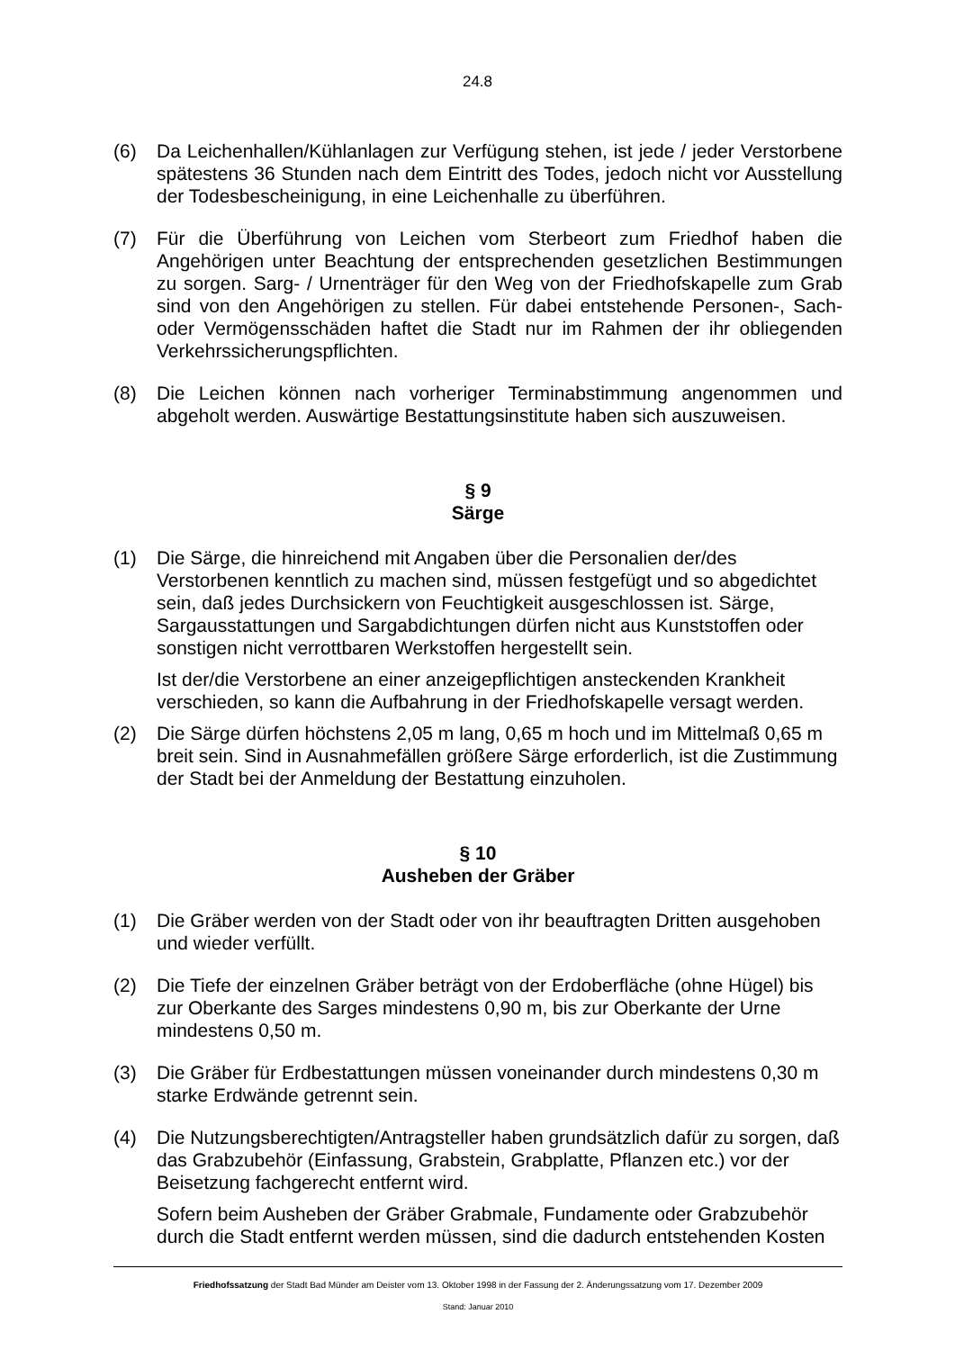24.8
(6) Da Leichenhallen/Kühlanlagen zur Verfügung stehen, ist jede / jeder Verstorbene spätestens 36 Stunden nach dem Eintritt des Todes, jedoch nicht vor Ausstellung der Todesbescheinigung, in eine Leichenhalle zu überführen.
(7) Für die Überführung von Leichen vom Sterbeort zum Friedhof haben die Angehörigen unter Beachtung der entsprechenden gesetzlichen Bestimmungen zu sorgen. Sarg- / Urnenträger für den Weg von der Friedhofskapelle zum Grab sind von den Angehörigen zu stellen. Für dabei entstehende Personen-, Sach- oder Vermögensschäden haftet die Stadt nur im Rahmen der ihr obliegenden Verkehrssicherungspflichten.
(8) Die Leichen können nach vorheriger Terminabstimmung angenommen und abgeholt werden. Auswärtige Bestattungsinstitute haben sich auszuweisen.
§ 9
Särge
(1) Die Särge, die hinreichend mit Angaben über die Personalien der/des Verstorbenen kenntlich zu machen sind, müssen festgefügt und so abgedichtet sein, daß jedes Durchsickern von Feuchtigkeit ausgeschlossen ist. Särge, Sargausstattungen und Sargabdichtungen dürfen nicht aus Kunststoffen oder sonstigen nicht verrottbaren Werkstoffen hergestellt sein.
Ist der/die Verstorbene an einer anzeigepflichtigen ansteckenden Krankheit verschieden, so kann die Aufbahrung in der Friedhofskapelle versagt werden.
(2) Die Särge dürfen höchstens 2,05 m lang, 0,65 m hoch und im Mittelmaß 0,65 m breit sein. Sind in Ausnahmefällen größere Särge erforderlich, ist die Zustimmung der Stadt bei der Anmeldung der Bestattung einzuholen.
§ 10
Ausheben der Gräber
(1) Die Gräber werden von der Stadt oder von ihr beauftragten Dritten ausgehoben und wieder verfüllt.
(2) Die Tiefe der einzelnen Gräber beträgt von der Erdoberfläche (ohne Hügel) bis zur Oberkante des Sarges mindestens 0,90 m, bis zur Oberkante der Urne mindestens 0,50 m.
(3) Die Gräber für Erdbestattungen müssen voneinander durch mindestens 0,30 m starke Erdwände getrennt sein.
(4) Die Nutzungsberechtigten/Antragsteller haben grundsätzlich dafür zu sorgen, daß das Grabzubehör (Einfassung, Grabstein, Grabplatte, Pflanzen etc.) vor der Beisetzung fachgerecht entfernt wird.
Sofern beim Ausheben der Gräber Grabmale, Fundamente oder Grabzubehör durch die Stadt entfernt werden müssen, sind die dadurch entstehenden Kosten
Friedhofssatzung der Stadt Bad Münder am Deister vom 13. Oktober 1998 in der Fassung der 2. Änderungssatzung vom 17. Dezember 2009
Stand: Januar 2010